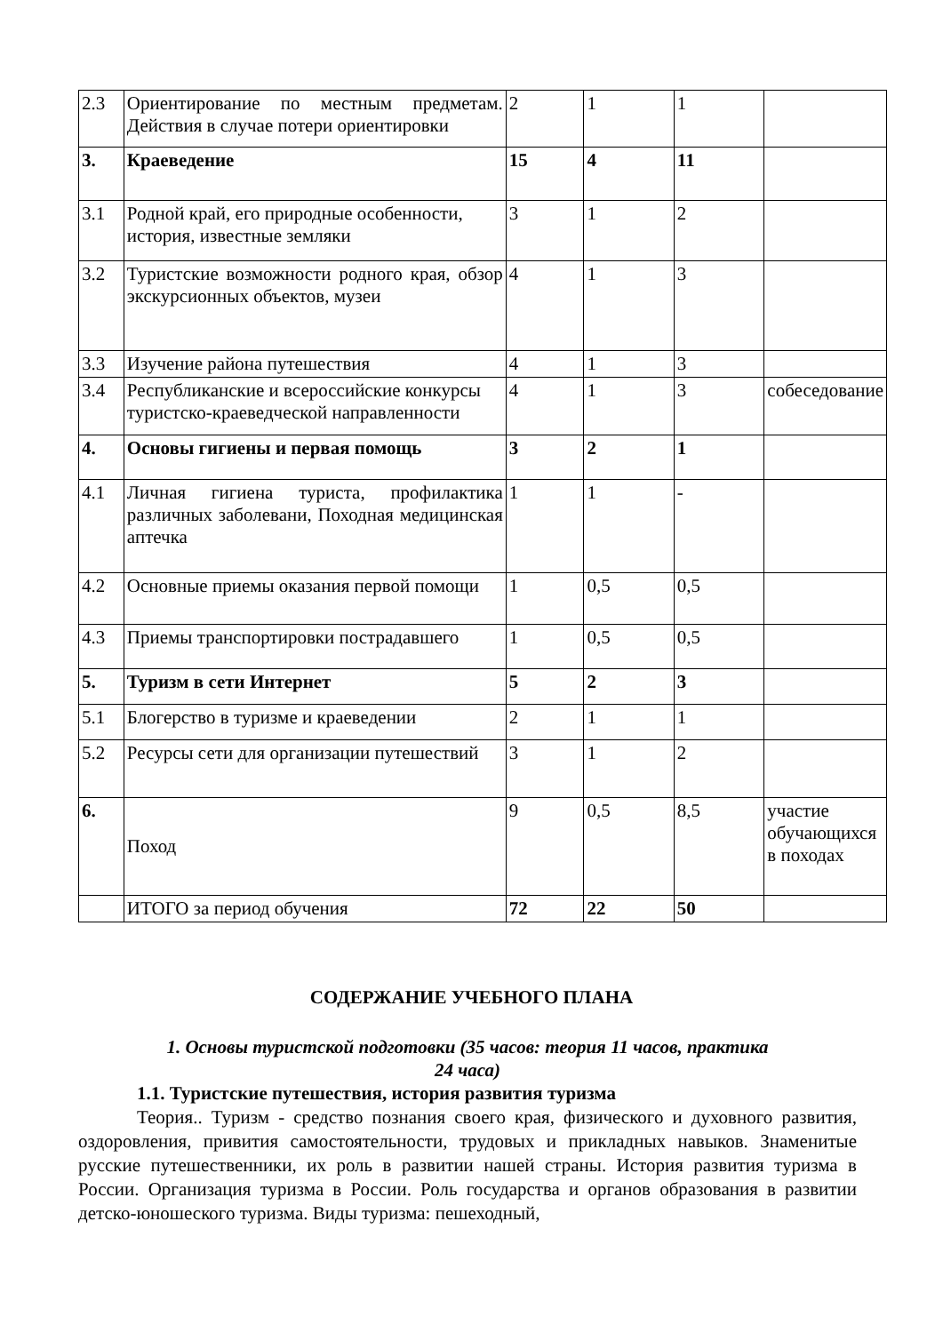| 2.3 | Ориентирование по местным предметам. Действия в случае потери ориентировки | 2 | 1 | 1 | |
| 3. | Краеведение | 15 | 4 | 11 | |
| 3.1 | Родной край, его природные особенности, история, известные земляки | 3 | 1 | 2 | |
| 3.2 | Туристские возможности родного края, обзор экскурсионных объектов, музеи | 4 | 1 | 3 | |
| 3.3 | Изучение района путешествия | 4 | 1 | 3 | |
| 3.4 | Республиканские и всероссийские конкурсы туристско-краеведческой направленности | 4 | 1 | 3 | собеседование |
| 4. | Основы гигиены и первая помощь | 3 | 2 | 1 | |
| 4.1 | Личная гигиена туриста, профилактика различных заболевани, Походная медицинская аптечка | 1 | 1 | - | |
| 4.2 | Основные приемы оказания первой помощи | 1 | 0,5 | 0,5 | |
| 4.3 | Приемы транспортировки пострадавшего | 1 | 0,5 | 0,5 | |
| 5. | Туризм в сети Интернет | 5 | 2 | 3 | |
| 5.1 | Блогерство в туризме и краеведении | 2 | 1 | 1 | |
| 5.2 | Ресурсы сети для организации путешествий | 3 | 1 | 2 | |
| 6. | Поход | 9 | 0,5 | 8,5 | участие обучающихся в походах |
| | ИТОГО за период обучения | 72 | 22 | 50 | |
СОДЕРЖАНИЕ УЧЕБНОГО ПЛАНА
1. Основы туристской подготовки (35 часов: теория 11 часов, практика
24 часа)
1.1. Туристские путешествия, история развития туризма
Теория.. Туризм - средство познания своего края, физического и духовного развития, оздоровления, привития самостоятельности, трудовых и прикладных навыков. Знаменитые русские путешественники, их роль в развитии нашей страны. История развития туризма в России. Организация туризма в России. Роль государства и органов образования в развитии детско-юношеского туризма. Виды туризма: пешеходный,